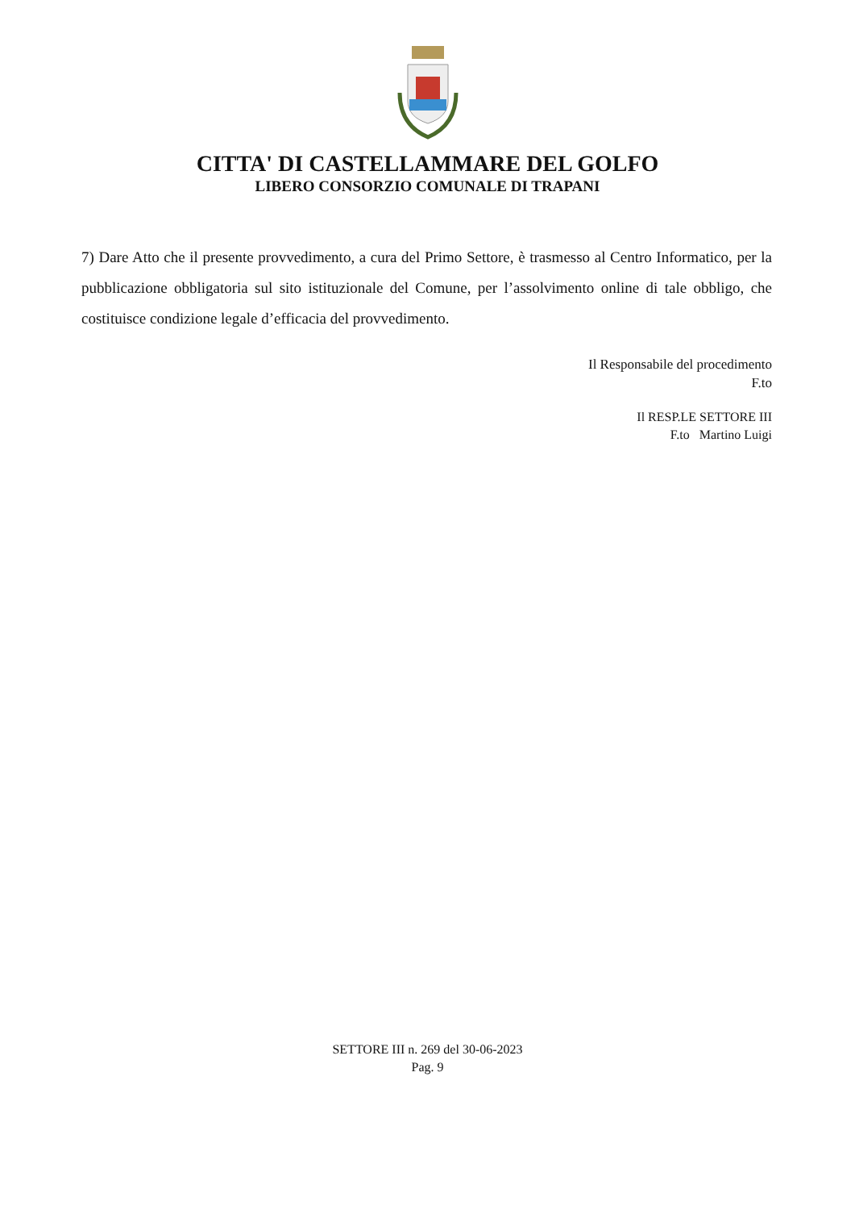CITTA' DI CASTELLAMMARE DEL GOLFO
LIBERO CONSORZIO COMUNALE DI TRAPANI
7) Dare Atto che il presente provvedimento, a cura del Primo Settore, è trasmesso al Centro Informatico, per la pubblicazione obbligatoria sul sito istituzionale del Comune, per l’assolvimento online di tale obbligo, che costituisce condizione legale d’efficacia del provvedimento.
Il Responsabile del procedimento
F.to
Il RESP.LE SETTORE III
F.to Martino Luigi
SETTORE III n. 269 del 30-06-2023
Pag. 9